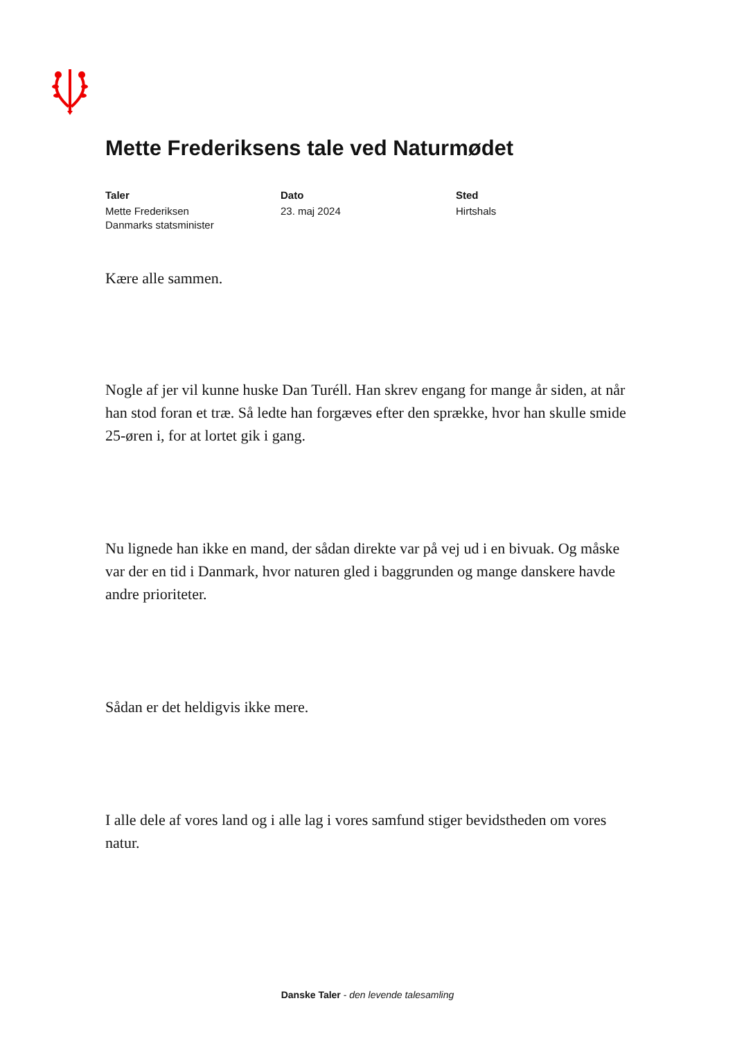Mette Frederiksens tale ved Naturmødet
Taler
Mette Frederiksen
Danmarks statsminister
Dato
23. maj 2024
Sted
Hirtshals
Kære alle sammen.
Nogle af jer vil kunne huske Dan Turéll. Han skrev engang for mange år siden, at når han stod foran et træ. Så ledte han forgæves efter den sprække, hvor han skulle smide 25-øren i, for at lortet gik i gang.
Nu lignede han ikke en mand, der sådan direkte var på vej ud i en bivuak. Og måske var der en tid i Danmark, hvor naturen gled i baggrunden og mange danskere havde andre prioriteter.
Sådan er det heldigvis ikke mere.
I alle dele af vores land og i alle lag i vores samfund stiger bevidstheden om vores natur.
Danske Taler - den levende talesamling